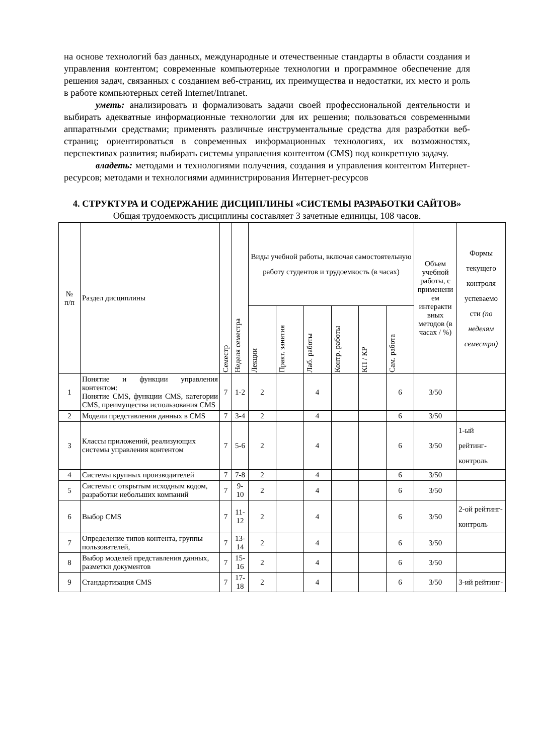на основе технологий баз данных, международные и отечественные стандарты в области создания и управления контентом; современные компьютерные технологии и программное обеспечение для решения задач, связанных с созданием веб-страниц, их преимущества и недостатки, их место и роль в работе компьютерных сетей Internet/Intranet.
уметь: анализировать и формализовать задачи своей профессиональной деятельности и выбирать адекватные информационные технологии для их решения; пользоваться современными аппаратными средствами; применять различные инструментальные средства для разработки веб-страниц; ориентироваться в современных информационных технологиях, их возможностях, перспективах развития; выбирать системы управления контентом (CMS) под конкретную задачу.
владеть: методами и технологиями получения, создания и управления контентом Интернет-ресурсов; методами и технологиями администрирования Интернет-ресурсов
4. СТРУКТУРА И СОДЕРЖАНИЕ ДИСЦИПЛИНЫ «СИСТЕМЫ РАЗРАБОТКИ САЙТОВ»
Общая трудоемкость дисциплины составляет 3 зачетные единицы, 108 часов.
| № п/п | Раздел дисциплины | Семестр | Неделя семестра | Виды учебной работы, включая самостоятельную работу студентов и трудоемкость (в часах) | | | | | | Объем учебной работы, с применени ем интеракти вных методов (в часах / %) | Формы текущего контроля успеваемо сти (по неделям семестра) |
| --- | --- | --- | --- | --- | --- | --- | --- | --- | --- | --- | --- |
| | | | | Лекции | Практ. занятия | Лаб. работы | Контр. работы | КП / КР | Сам. работа | | |
| 1 | Понятие и функции управления контентом: Понятие CMS, функции CMS, категории CMS, преимущества использования CMS | 7 | 1-2 | 2 | | 4 | | | 6 | 3/50 | |
| 2 | Модели представления данных в CMS | 7 | 3-4 | 2 | | 4 | | | 6 | 3/50 | |
| 3 | Классы приложений, реализующих системы управления контентом | 7 | 5-6 | 2 | | 4 | | | 6 | 3/50 | 1-ый рейтинг-контроль |
| 4 | Системы крупных производителей | 7 | 7-8 | 2 | | 4 | | | 6 | 3/50 | |
| 5 | Системы с открытым исходным кодом, разработки небольших компаний | 7 | 9-10 | 2 | | 4 | | | 6 | 3/50 | |
| 6 | Выбор CMS | 7 | 11-12 | 2 | | 4 | | | 6 | 3/50 | 2-ой рейтинг-контроль |
| 7 | Определение типов контента, группы пользователей, | 7 | 13-14 | 2 | | 4 | | | 6 | 3/50 | |
| 8 | Выбор моделей представления данных, разметки документов | 7 | 15-16 | 2 | | 4 | | | 6 | 3/50 | |
| 9 | Стандартизация CMS | 7 | 17-18 | 2 | | 4 | | | 6 | 3/50 | 3-ий рейтинг- |